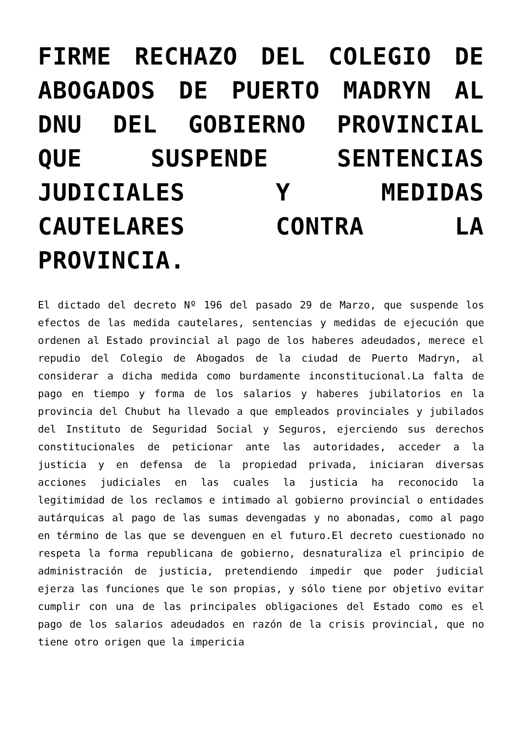FIRME RECHAZO DEL COLEGIO DE ABOGADOS DE PUERTO MADRYN AL DNU DEL GOBIERNO PROVINCIAL QUE SUSPENDE SENTENCIAS JUDICIALES Y MEDIDAS CAUTELARES CONTRA LA PROVINCIA.
El dictado del decreto Nº 196 del pasado 29 de Marzo, que suspende los efectos de las medida cautelares, sentencias y medidas de ejecución que ordenen al Estado provincial al pago de los haberes adeudados, merece el repudio del Colegio de Abogados de la ciudad de Puerto Madryn, al considerar a dicha medida como burdamente inconstitucional.La falta de pago en tiempo y forma de los salarios y haberes jubilatorios en la provincia del Chubut ha llevado a que empleados provinciales y jubilados del Instituto de Seguridad Social y Seguros, ejerciendo sus derechos constitucionales de peticionar ante las autoridades, acceder a la justicia y en defensa de la propiedad privada, iniciaran diversas acciones judiciales en las cuales la justicia ha reconocido la legitimidad de los reclamos e intimado al gobierno provincial o entidades autárquicas al pago de las sumas devengadas y no abonadas, como al pago en término de las que se devenguen en el futuro.El decreto cuestionado no respeta la forma republicana de gobierno, desnaturaliza el principio de administración de justicia, pretendiendo impedir que poder judicial ejerza las funciones que le son propias, y sólo tiene por objetivo evitar cumplir con una de las principales obligaciones del Estado como es el pago de los salarios adeudados en razón de la crisis provincial, que no tiene otro origen que la impericia